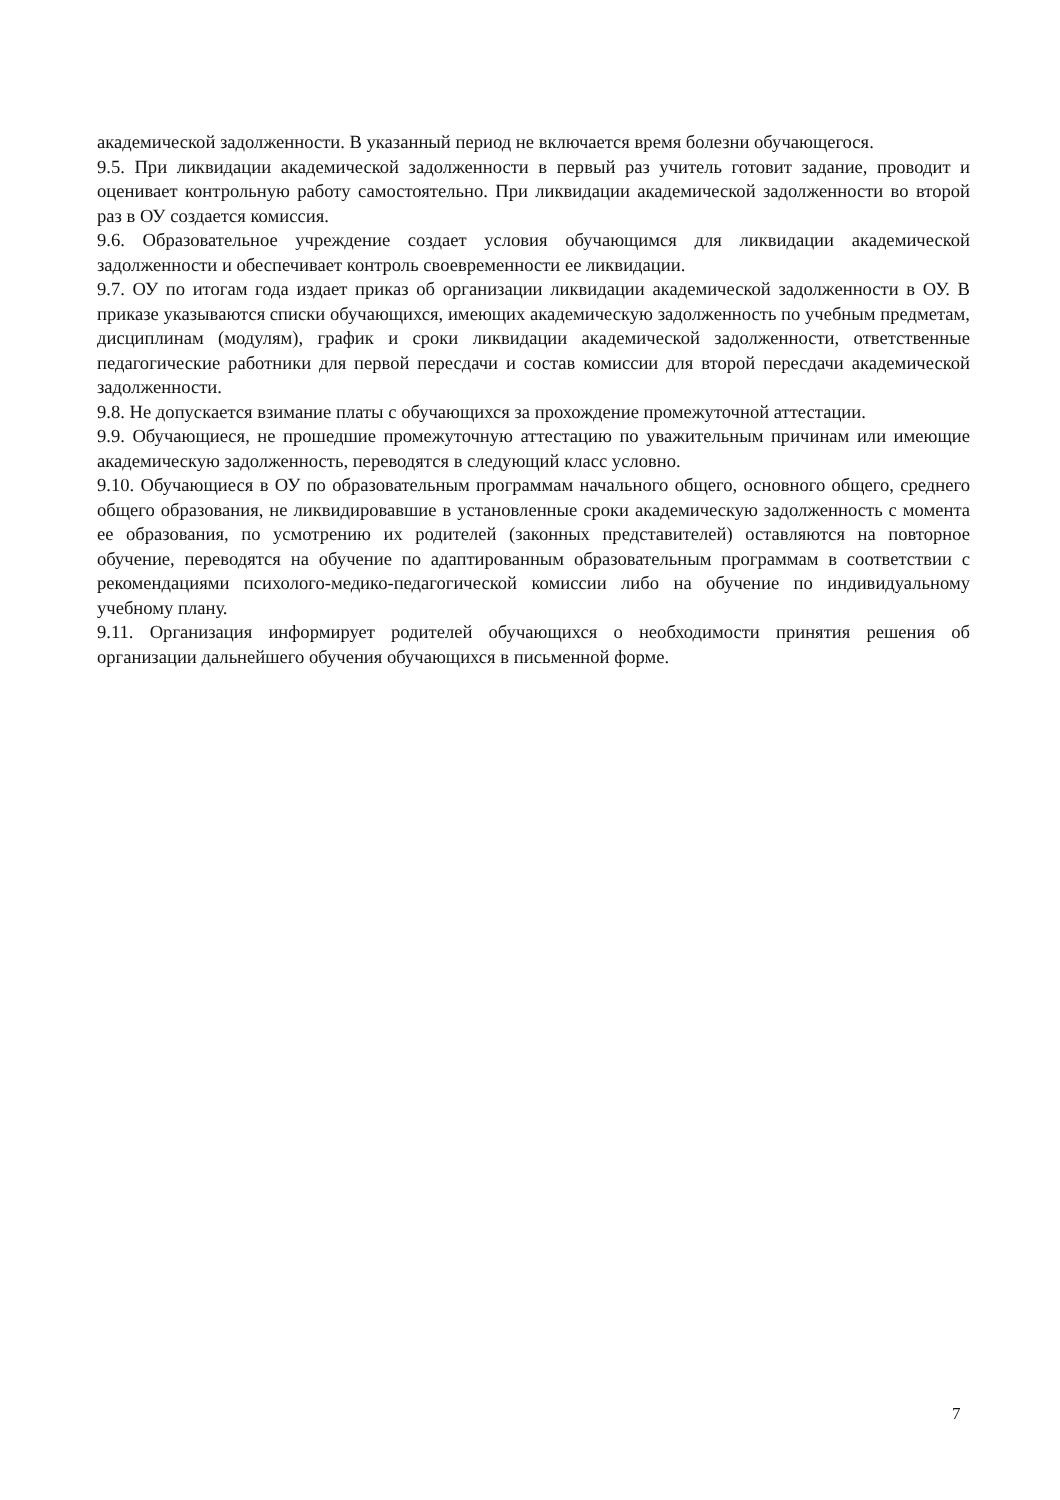академической задолженности. В указанный период не включается время болезни обучающегося.
9.5. При ликвидации академической задолженности в первый раз учитель готовит задание, проводит и оценивает контрольную работу самостоятельно. При ликвидации академической задолженности во второй раз в ОУ создается комиссия.
9.6. Образовательное учреждение создает условия обучающимся для ликвидации академической задолженности и обеспечивает контроль своевременности ее ликвидации.
9.7. ОУ по итогам года издает приказ об организации ликвидации академической задолженности в ОУ. В приказе указываются списки обучающихся, имеющих академическую задолженность по учебным предметам, дисциплинам (модулям), график и сроки ликвидации академической задолженности, ответственные педагогические работники для первой пересдачи и состав комиссии для второй пересдачи академической задолженности.
9.8. Не допускается взимание платы с обучающихся за прохождение промежуточной аттестации.
9.9. Обучающиеся, не прошедшие промежуточную аттестацию по уважительным причинам или имеющие академическую задолженность, переводятся в следующий класс условно.
9.10. Обучающиеся в ОУ по образовательным программам начального общего, основного общего, среднего общего образования, не ликвидировавшие в установленные сроки академическую задолженность с момента ее образования, по усмотрению их родителей (законных представителей) оставляются на повторное обучение, переводятся на обучение по адаптированным образовательным программам в соответствии с рекомендациями психолого-медико-педагогической комиссии либо на обучение по индивидуальному учебному плану.
9.11. Организация информирует родителей обучающихся о необходимости принятия решения об организации дальнейшего обучения обучающихся в письменной форме.
7